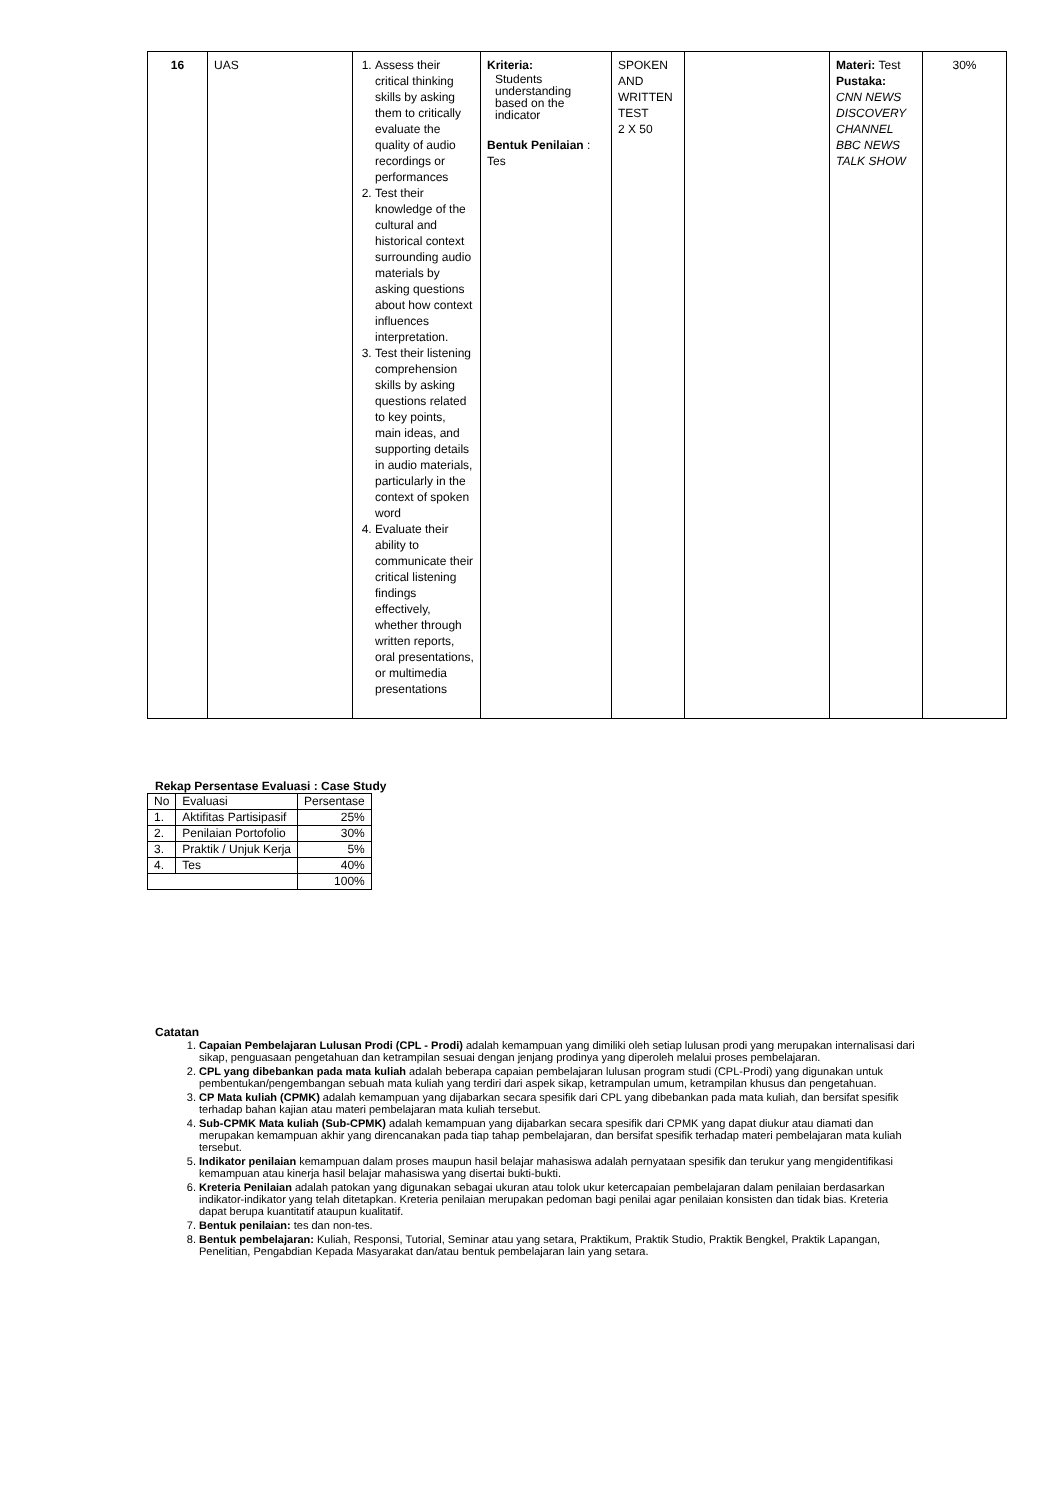| 16 | UAS | 1. Assess their critical thinking skills by asking them to critically evaluate the quality of audio recordings or performances 2. Test their knowledge of the cultural and historical context surrounding audio materials by asking questions about how context influences interpretation. 3. Test their listening comprehension skills by asking questions related to key points, main ideas, and supporting details in audio materials, particularly in the context of spoken word 4. Evaluate their ability to communicate their critical listening findings effectively, whether through written reports, oral presentations, or multimedia presentations | Kriteria: Students understanding based on the indicator Bentuk Penilaian : Tes | SPOKEN AND WRITTEN TEST 2 X 50 | | Materi: Test Pustaka: CNN NEWS DISCOVERY CHANNEL BBC NEWS TALK SHOW | 30% |
Rekap Persentase Evaluasi : Case Study
| No | Evaluasi | Persentase |
| --- | --- | --- |
| 1. | Aktifitas Partisipasif | 25% |
| 2. | Penilaian Portofolio | 30% |
| 3. | Praktik / Unjuk Kerja | 5% |
| 4. | Tes | 40% |
| | | 100% |
Catatan
1. Capaian Pembelajaran Lulusan Prodi (CPL - Prodi) adalah kemampuan yang dimiliki oleh setiap lulusan prodi yang merupakan internalisasi dari sikap, penguasaan pengetahuan dan ketrampilan sesuai dengan jenjang prodinya yang diperoleh melalui proses pembelajaran.
2. CPL yang dibebankan pada mata kuliah adalah beberapa capaian pembelajaran lulusan program studi (CPL-Prodi) yang digunakan untuk pembentukan/pengembangan sebuah mata kuliah yang terdiri dari aspek sikap, ketrampulan umum, ketrampilan khusus dan pengetahuan.
3. CP Mata kuliah (CPMK) adalah kemampuan yang dijabarkan secara spesifik dari CPL yang dibebankan pada mata kuliah, dan bersifat spesifik terhadap bahan kajian atau materi pembelajaran mata kuliah tersebut.
4. Sub-CPMK Mata kuliah (Sub-CPMK) adalah kemampuan yang dijabarkan secara spesifik dari CPMK yang dapat diukur atau diamati dan merupakan kemampuan akhir yang direncanakan pada tiap tahap pembelajaran, dan bersifat spesifik terhadap materi pembelajaran mata kuliah tersebut.
5. Indikator penilaian kemampuan dalam proses maupun hasil belajar mahasiswa adalah pernyataan spesifik dan terukur yang mengidentifikasi kemampuan atau kinerja hasil belajar mahasiswa yang disertai bukti-bukti.
6. Kreteria Penilaian adalah patokan yang digunakan sebagai ukuran atau tolok ukur ketercapaian pembelajaran dalam penilaian berdasarkan indikator-indikator yang telah ditetapkan. Kreteria penilaian merupakan pedoman bagi penilai agar penilaian konsisten dan tidak bias. Kreteria dapat berupa kuantitatif ataupun kualitatif.
7. Bentuk penilaian: tes dan non-tes.
8. Bentuk pembelajaran: Kuliah, Responsi, Tutorial, Seminar atau yang setara, Praktikum, Praktik Studio, Praktik Bengkel, Praktik Lapangan, Penelitian, Pengabdian Kepada Masyarakat dan/atau bentuk pembelajaran lain yang setara.